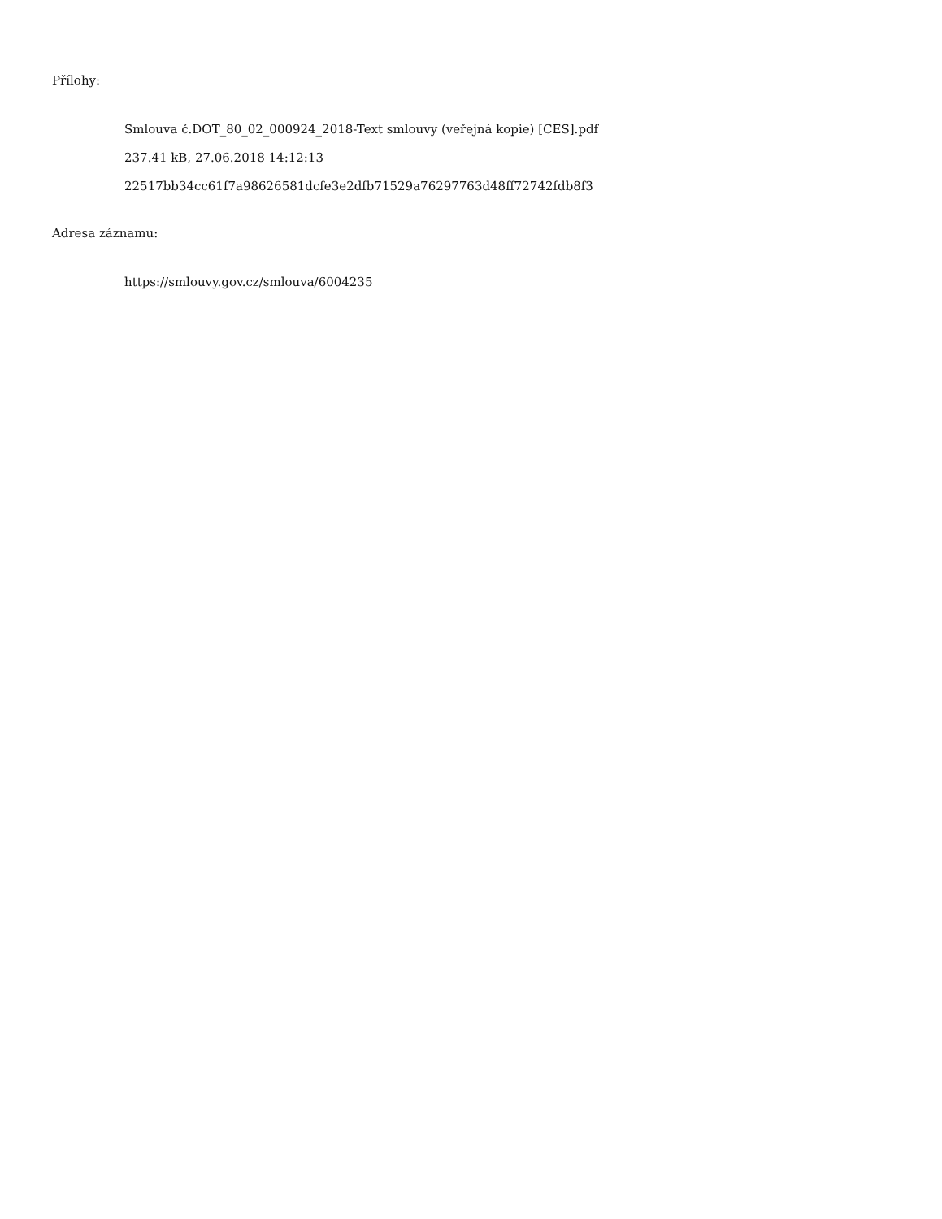Přílohy:
Smlouva č.DOT_80_02_000924_2018-Text smlouvy (veřejná kopie) [CES].pdf
237.41 kB, 27.06.2018 14:12:13
22517bb34cc61f7a98626581dcfe3e2dfb71529a76297763d48ff72742fdb8f3
Adresa záznamu:
https://smlouvy.gov.cz/smlouva/6004235